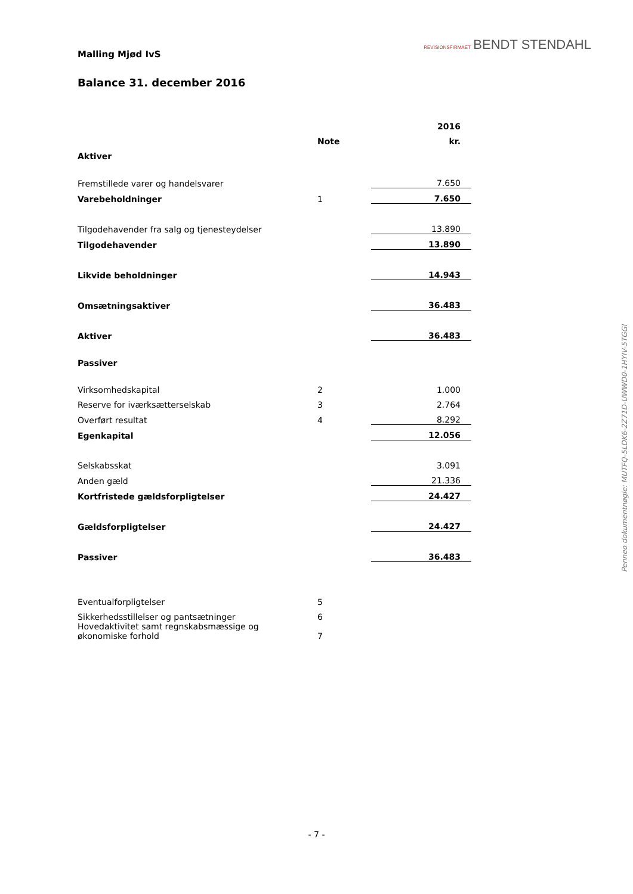REVISIONSFIRMAET BENDT STENDAHL
Malling Mjød IvS
Balance 31. december 2016
| | | 2016 |
| --- | --- | --- |
| | Note | kr. |
| Aktiver | | |
| Fremstillede varer og handelsvarer | | 7.650 |
| Varebeholdninger | 1 | 7.650 |
| Tilgodehavender fra salg og tjenesteydelser | | 13.890 |
| Tilgodehavender | | 13.890 |
| Likvide beholdninger | | 14.943 |
| Omsætningsaktiver | | 36.483 |
| Aktiver | | 36.483 |
| Passiver | | |
| Virksomhedskapital | 2 | 1.000 |
| Reserve for iværksætterselskab | 3 | 2.764 |
| Overført resultat | 4 | 8.292 |
| Egenkapital | | 12.056 |
| Selskabsskat | | 3.091 |
| Anden gæld | | 21.336 |
| Kortfristede gældsforpligtelser | | 24.427 |
| Gældsforpligtelser | | 24.427 |
| Passiver | | 36.483 |
| Eventualforpligtelser | 5 | |
| Sikkerhedsstillelser og pantsætninger | 6 | |
| Hovedaktivitet samt regnskabsmæssige og økonomiske forhold | 7 | |
Penneo dokumentnøgle: MUTFQ-5LDK6-2Z71D-UWWD0-1HYIV-5TGGI
- 7 -